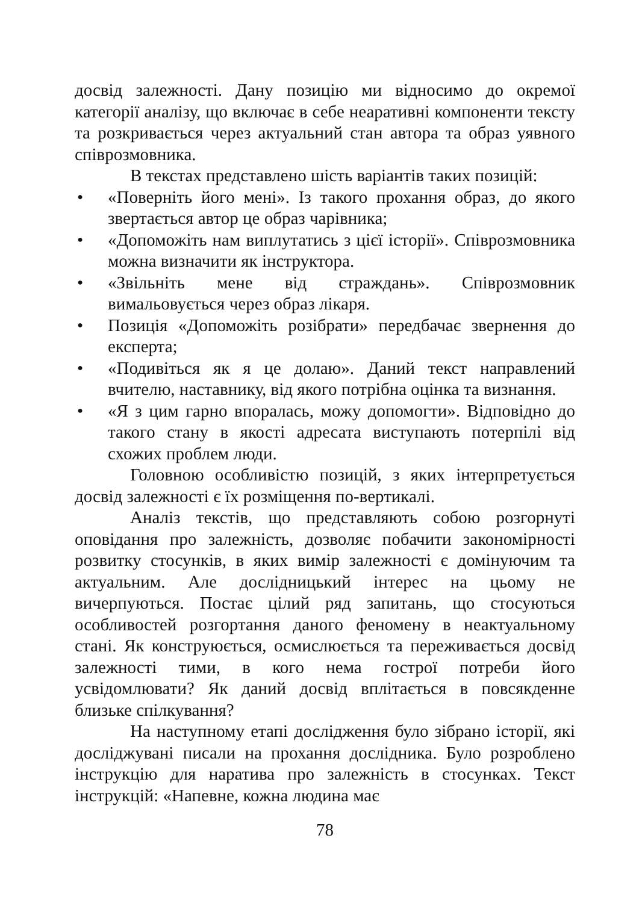досвід залежності. Дану позицію ми відносимо до окремої категорії аналізу, що включає в себе неаративні компоненти тексту та розкривається через актуальний стан автора та образ уявного співрозмовника.
В текстах представлено шість варіантів таких позицій:
• «Поверніть його мені». Із такого прохання образ, до якого звертається автор це образ чарівника;
• «Допоможіть нам виплутатись з цієї історії». Співрозмовника можна визначити як інструктора.
• «Звільніть мене від страждань». Співрозмовник вимальовується через образ лікаря.
• Позиція «Допоможіть розібрати» передбачає звернення до експерта;
• «Подивіться як я це долаю». Даний текст направлений вчителю, наставнику, від якого потрібна оцінка та визнання.
• «Я з цим гарно впоралась, можу допомогти». Відповідно до такого стану в якості адресата виступають потерпілі від схожих проблем люди.
Головною особливістю позицій, з яких інтерпретується досвід залежності є їх розміщення по-вертикалі.
Аналіз текстів, що представляють собою розгорнуті оповідання про залежність, дозволяє побачити закономірності розвитку стосунків, в яких вимір залежності є домінуючим та актуальним. Але дослідницький інтерес на цьому не вичерпуються. Постає цілий ряд запитань, що стосуються особливостей розгортання даного феномену в неактуальному стані. Як конструюється, осмислюється та переживається досвід залежності тими, в кого нема гострої потреби його усвідомлювати? Як даний досвід вплітається в повсякденне близьке спілкування?
На наступному етапі дослідження було зібрано історії, які досліджувані писали на прохання дослідника. Було розроблено інструкцію для наратива про залежність в стосунках. Текст інструкцій: «Напевне, кожна людина має
78